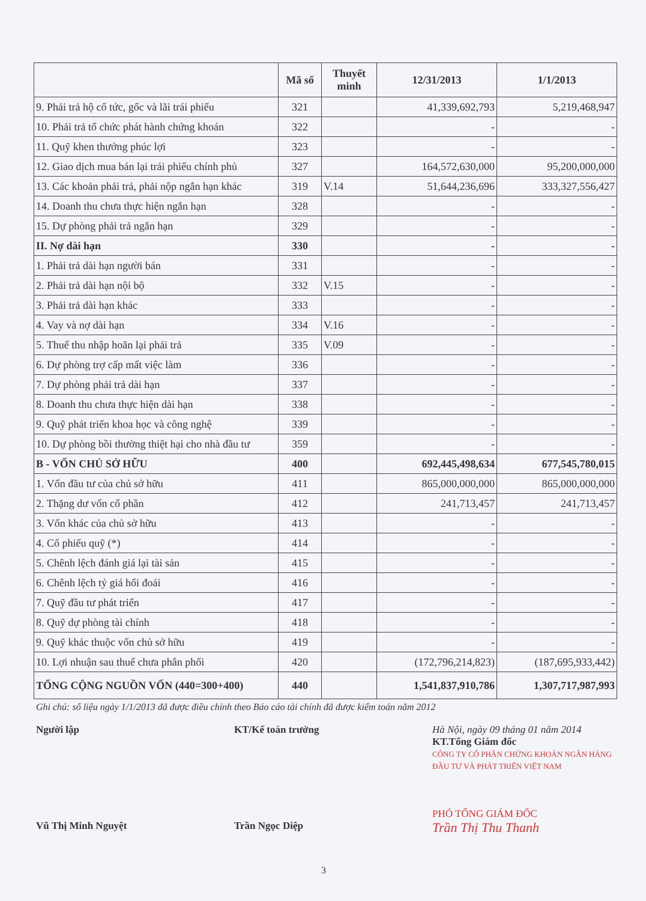| | Mã số | Thuyết minh | 12/31/2013 | 1/1/2013 |
| --- | --- | --- | --- | --- |
| 9. Phải trả hộ cổ tức, gốc và lãi trái phiếu | 321 | | 41,339,692,793 | 5,219,468,947 |
| 10. Phải trả tổ chức phát hành chứng khoán | 322 | | - | - |
| 11. Quỹ khen thưởng phúc lợi | 323 | | - | - |
| 12. Giao dịch mua bán lại trái phiếu chính phủ | 327 | | 164,572,630,000 | 95,200,000,000 |
| 13. Các khoản phải trả, phải nộp ngắn hạn khác | 319 | V.14 | 51,644,236,696 | 333,327,556,427 |
| 14. Doanh thu chưa thực hiện ngắn hạn | 328 | | - | - |
| 15. Dự phòng phải trả ngắn hạn | 329 | | - | - |
| II. Nợ dài hạn | 330 | | - | - |
| 1. Phải trả dài hạn người bán | 331 | | - | - |
| 2. Phải trả dài hạn nội bộ | 332 | V.15 | - | - |
| 3. Phải trả dài hạn khác | 333 | | - | - |
| 4. Vay và nợ dài hạn | 334 | V.16 | - | - |
| 5. Thuế thu nhập hoãn lại phải trả | 335 | V.09 | - | - |
| 6. Dự phòng trợ cấp mất việc làm | 336 | | - | - |
| 7. Dự phòng phải trả dài hạn | 337 | | - | - |
| 8. Doanh thu chưa thực hiện dài hạn | 338 | | - | - |
| 9. Quỹ phát triển khoa học và công nghệ | 339 | | - | - |
| 10. Dự phòng bồi thường thiệt hại cho nhà đầu tư | 359 | | - | - |
| B - VỐN CHỦ SỞ HỮU | 400 | | 692,445,498,634 | 677,545,780,015 |
| 1. Vốn đầu tư của chủ sở hữu | 411 | | 865,000,000,000 | 865,000,000,000 |
| 2. Thặng dư vốn cổ phần | 412 | | 241,713,457 | 241,713,457 |
| 3. Vốn khác của chủ sở hữu | 413 | | - | - |
| 4. Cổ phiếu quỹ (*) | 414 | | - | - |
| 5. Chênh lệch đánh giá lại tài sản | 415 | | - | - |
| 6. Chênh lệch tỷ giá hối đoái | 416 | | - | - |
| 7. Quỹ đầu tư phát triển | 417 | | - | - |
| 8. Quỹ dự phòng tài chính | 418 | | - | - |
| 9. Quỹ khác thuộc vốn chủ sở hữu | 419 | | - | - |
| 10. Lợi nhuận sau thuế chưa phân phối | 420 | | (172,796,214,823) | (187,695,933,442) |
| TỔNG CỘNG NGUỒN VỐN (440=300+400) | 440 | | 1,541,837,910,786 | 1,307,717,987,993 |
Ghi chú: số liệu ngày 1/1/2013 đã được điều chỉnh theo Báo cáo tài chính đã được kiểm toán năm 2012
Người lập
Vũ Thị Minh Nguyệt
KT/Kế toán trưởng
Trần Ngọc Diệp
Hà Nội, ngày 09 tháng 01 năm 2014
KT.Tổng Giám đốc
CÔNG TY CỔ PHẦN CHỨNG KHOÁN NGÂN HÀNG ĐẦU TƯ VÀ PHÁT TRIỂN VIỆT NAM
PHÓ TỔNG GIÁM ĐỐC
Trần Thị Thu Thanh
3